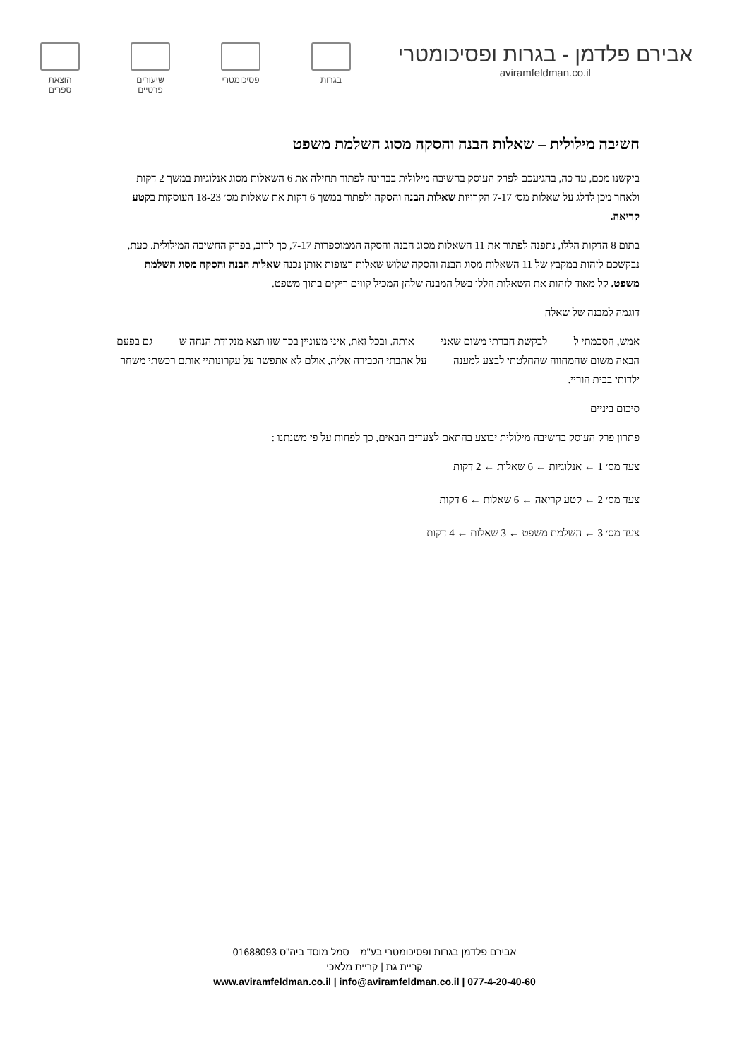אבירם פלדמן - בגרות ופסיכומטרי
aviramfeldman.co.il
בגרות פסיכומטרי
שיעורים
פרטיים
הוצאת
ספרים
חשיבה מילולית – שאלות הבנה והסקה מסוג השלמת משפט
ביקשנו מכם, עד כה, בהגיעכם לפרק העוסק בחשיבה מילולית בבחינה לפתור תחילה את 6 השאלות מסוג אנלוגיות במשך 2 דקות ולאחר מכן לדלג על שאלות מס׳ 7-17 הקרויות שאלות הבנה והסקה ולפתור במשך 6 דקות את שאלות מס׳ 18-23 העוסקות בקטע קריאה.
בתום 8 הדקות הללו, נתפנה לפתור את 11 השאלות מסוג הבנה והסקה הממוספרות 7-17, כך לרוב, בפרק החשיבה המילולית. כעת, נבקשכם לזהות במקבץ של 11 השאלות מסוג הבנה והסקה שלוש שאלות רצופות אותן נכנה שאלות הבנה והסקה מסוג השלמת משפט. קל מאוד לזהות את השאלות הללו בשל המבנה שלהן המכיל קווים ריקים בתוך משפט.
דוגמה למבנה של שאלה
אמש, הסכמתי ל ____ לבקשת חברתי משום שאני ____ אותה. ובכל זאת, איני מעוניין בכך שזו תצא מנקודת הנחה ש ____ גם בפעם הבאה משום שהמחווה שהחלטתי לבצע למענה ____ על אהבתי הכבירה אליה, אולם לא אתפשר על עקרונותיי אותם רכשתי משחר ילדותי בבית הוריי.
סיכום ביניים
פתרון פרק העוסק בחשיבה מילולית יבוצע בהתאם לצעדים הבאים, כך לפחות על פי משנתנו :
צעד מס׳ 1 ← אנלוגיות ← 6 שאלות ← 2 דקות
צעד מס׳ 2 ← קטע קריאה ← 6 שאלות ← 6 דקות
צעד מס׳ 3 ← השלמת משפט ← 3 שאלות ← 4 דקות
אבירם פלדמן בגרות ופסיכומטרי בע"מ – סמל מוסד ביה"ס 01688093
קריית גת | קריית מלאכי
www.aviramfeldman.co.il | info@aviramfeldman.co.il | 077-4-20-40-60